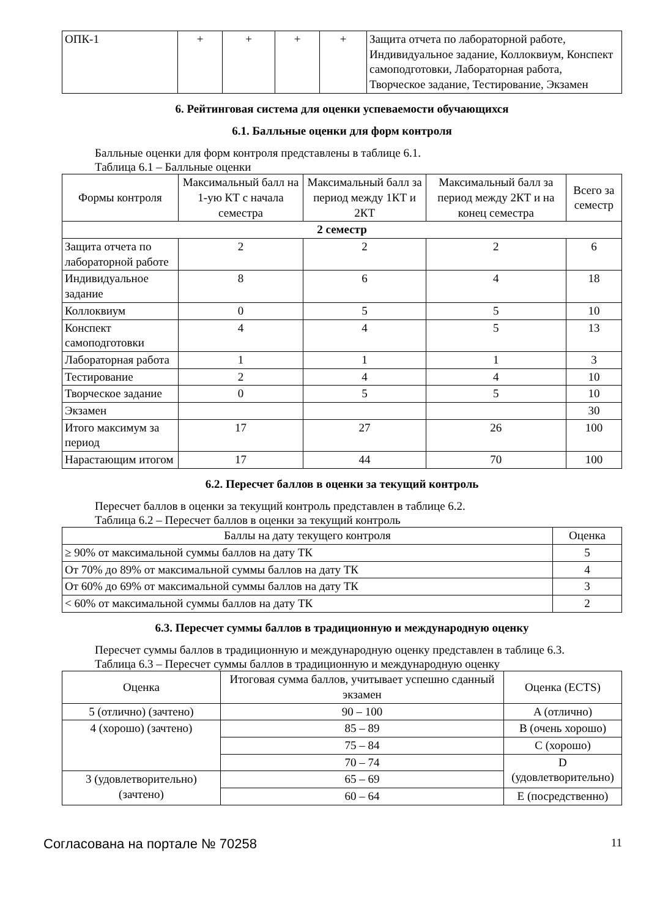| ОПК-1 | + | + | + | + | Защита отчета по лабораторной работе, Индивидуальное задание, Коллоквиум, Конспект самоподготовки, Лабораторная работа, Творческое задание, Тестирование, Экзамен |
6. Рейтинговая система для оценки успеваемости обучающихся
6.1. Балльные оценки для форм контроля
Балльные оценки для форм контроля представлены в таблице 6.1.
Таблица 6.1 – Балльные оценки
| Формы контроля | Максимальный балл на 1-ую КТ с начала семестра | Максимальный балл за период между 1КТ и 2КТ | Максимальный балл за период между 2КТ и на конец семестра | Всего за семестр |
| --- | --- | --- | --- | --- |
| 2 семестр | | | | |
| Защита отчета по лабораторной работе | 2 | 2 | 2 | 6 |
| Индивидуальное задание | 8 | 6 | 4 | 18 |
| Коллоквиум | 0 | 5 | 5 | 10 |
| Конспект самоподготовки | 4 | 4 | 5 | 13 |
| Лабораторная работа | 1 | 1 | 1 | 3 |
| Тестирование | 2 | 4 | 4 | 10 |
| Творческое задание | 0 | 5 | 5 | 10 |
| Экзамен | | | | 30 |
| Итого максимум за период | 17 | 27 | 26 | 100 |
| Нарастающим итогом | 17 | 44 | 70 | 100 |
6.2. Пересчет баллов в оценки за текущий контроль
Пересчет баллов в оценки за текущий контроль представлен в таблице 6.2.
Таблица 6.2 – Пересчет баллов в оценки за текущий контроль
| Баллы на дату текущего контроля | Оценка |
| --- | --- |
| ≥ 90% от максимальной суммы баллов на дату ТК | 5 |
| От 70% до 89% от максимальной суммы баллов на дату ТК | 4 |
| От 60% до 69% от максимальной суммы баллов на дату ТК | 3 |
| < 60% от максимальной суммы баллов на дату ТК | 2 |
6.3. Пересчет суммы баллов в традиционную и международную оценку
Пересчет суммы баллов в традиционную и международную оценку представлен в таблице 6.3.
Таблица 6.3 – Пересчет суммы баллов в традиционную и международную оценку
| Оценка | Итоговая сумма баллов, учитывает успешно сданный экзамен | Оценка (ECTS) |
| --- | --- | --- |
| 5 (отлично) (зачтено) | 90 – 100 | A (отлично) |
| 4 (хорошо) (зачтено) | 85 – 89 | B (очень хорошо) |
| | 75 – 84 | C (хорошо) |
| | 70 – 74 | D (удовлетворительно) |
| 3 (удовлетворительно) (зачтено) | 65 – 69 | |
| | 60 – 64 | E (посредственно) |
Согласована на портале № 70258 11